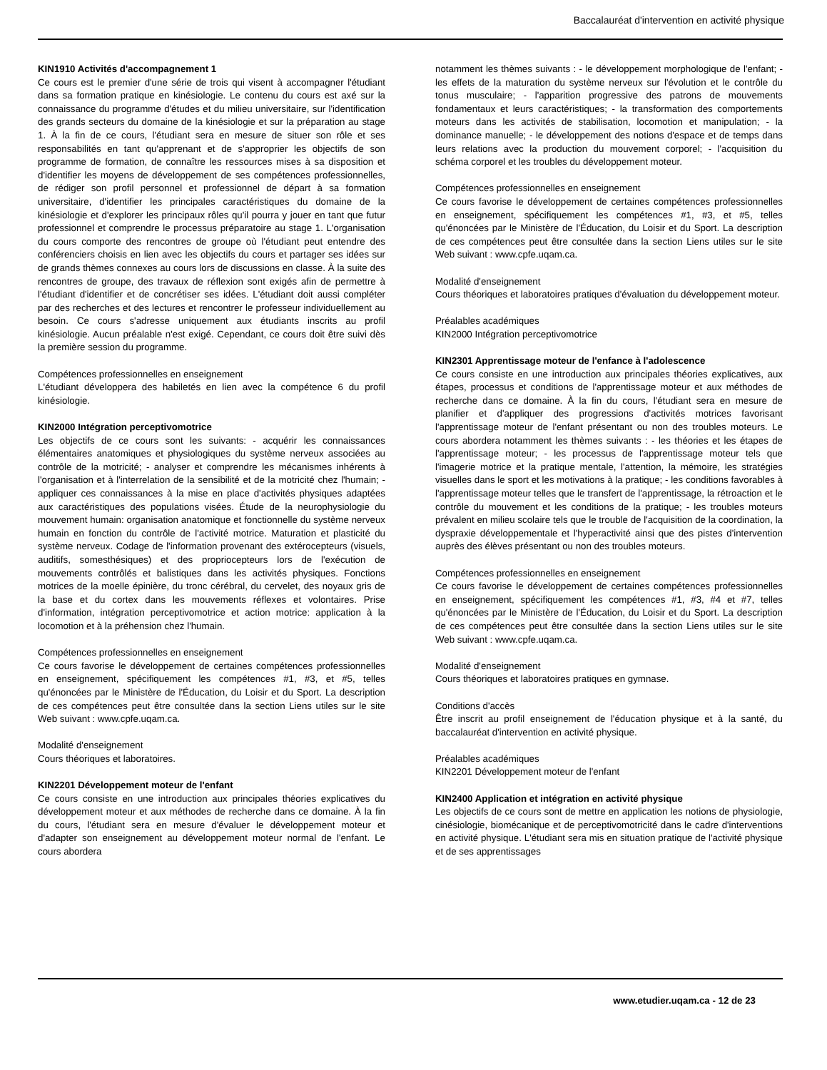Baccalauréat d'intervention en activité physique
KIN1910 Activités d'accompagnement 1
Ce cours est le premier d'une série de trois qui visent à accompagner l'étudiant dans sa formation pratique en kinésiologie. Le contenu du cours est axé sur la connaissance du programme d'études et du milieu universitaire, sur l'identification des grands secteurs du domaine de la kinésiologie et sur la préparation au stage 1. À la fin de ce cours, l'étudiant sera en mesure de situer son rôle et ses responsabilités en tant qu'apprenant et de s'approprier les objectifs de son programme de formation, de connaître les ressources mises à sa disposition et d'identifier les moyens de développement de ses compétences professionnelles, de rédiger son profil personnel et professionnel de départ à sa formation universitaire, d'identifier les principales caractéristiques du domaine de la kinésiologie et d'explorer les principaux rôles qu'il pourra y jouer en tant que futur professionnel et comprendre le processus préparatoire au stage 1. L'organisation du cours comporte des rencontres de groupe où l'étudiant peut entendre des conférenciers choisis en lien avec les objectifs du cours et partager ses idées sur de grands thèmes connexes au cours lors de discussions en classe. À la suite des rencontres de groupe, des travaux de réflexion sont exigés afin de permettre à l'étudiant d'identifier et de concrétiser ses idées. L'étudiant doit aussi compléter par des recherches et des lectures et rencontrer le professeur individuellement au besoin. Ce cours s'adresse uniquement aux étudiants inscrits au profil kinésiologie. Aucun préalable n'est exigé. Cependant, ce cours doit être suivi dès la première session du programme.
Compétences professionnelles en enseignement
L'étudiant développera des habiletés en lien avec la compétence 6 du profil kinésiologie.
KIN2000 Intégration perceptivomotrice
Les objectifs de ce cours sont les suivants: - acquérir les connaissances élémentaires anatomiques et physiologiques du système nerveux associées au contrôle de la motricité; - analyser et comprendre les mécanismes inhérents à l'organisation et à l'interrelation de la sensibilité et de la motricité chez l'humain; - appliquer ces connaissances à la mise en place d'activités physiques adaptées aux caractéristiques des populations visées. Étude de la neurophysiologie du mouvement humain: organisation anatomique et fonctionnelle du système nerveux humain en fonction du contrôle de l'activité motrice. Maturation et plasticité du système nerveux. Codage de l'information provenant des extérocepteurs (visuels, auditifs, somesthésiques) et des propriocepteurs lors de l'exécution de mouvements contrôlés et balistiques dans les activités physiques. Fonctions motrices de la moelle épinière, du tronc cérébral, du cervelet, des noyaux gris de la base et du cortex dans les mouvements réflexes et volontaires. Prise d'information, intégration perceptivomotrice et action motrice: application à la locomotion et à la préhension chez l'humain.
Compétences professionnelles en enseignement
Ce cours favorise le développement de certaines compétences professionnelles en enseignement, spécifiquement les compétences #1, #3, et #5, telles qu'énoncées par le Ministère de l'Éducation, du Loisir et du Sport. La description de ces compétences peut être consultée dans la section Liens utiles sur le site Web suivant : www.cpfe.uqam.ca.
Modalité d'enseignement
Cours théoriques et laboratoires.
KIN2201 Développement moteur de l'enfant
Ce cours consiste en une introduction aux principales théories explicatives du développement moteur et aux méthodes de recherche dans ce domaine. À la fin du cours, l'étudiant sera en mesure d'évaluer le développement moteur et d'adapter son enseignement au développement moteur normal de l'enfant. Le cours abordera
notamment les thèmes suivants : - le développement morphologique de l'enfant; - les effets de la maturation du système nerveux sur l'évolution et le contrôle du tonus musculaire; - l'apparition progressive des patrons de mouvements fondamentaux et leurs caractéristiques; - la transformation des comportements moteurs dans les activités de stabilisation, locomotion et manipulation; - la dominance manuelle; - le développement des notions d'espace et de temps dans leurs relations avec la production du mouvement corporel; - l'acquisition du schéma corporel et les troubles du développement moteur.
Compétences professionnelles en enseignement
Ce cours favorise le développement de certaines compétences professionnelles en enseignement, spécifiquement les compétences #1, #3, et #5, telles qu'énoncées par le Ministère de l'Éducation, du Loisir et du Sport. La description de ces compétences peut être consultée dans la section Liens utiles sur le site Web suivant : www.cpfe.uqam.ca.
Modalité d'enseignement
Cours théoriques et laboratoires pratiques d'évaluation du développement moteur.
Préalables académiques
KIN2000 Intégration perceptivomotrice
KIN2301 Apprentissage moteur de l'enfance à l'adolescence
Ce cours consiste en une introduction aux principales théories explicatives, aux étapes, processus et conditions de l'apprentissage moteur et aux méthodes de recherche dans ce domaine. À la fin du cours, l'étudiant sera en mesure de planifier et d'appliquer des progressions d'activités motrices favorisant l'apprentissage moteur de l'enfant présentant ou non des troubles moteurs. Le cours abordera notamment les thèmes suivants : - les théories et les étapes de l'apprentissage moteur; - les processus de l'apprentissage moteur tels que l'imagerie motrice et la pratique mentale, l'attention, la mémoire, les stratégies visuelles dans le sport et les motivations à la pratique; - les conditions favorables à l'apprentissage moteur telles que le transfert de l'apprentissage, la rétroaction et le contrôle du mouvement et les conditions de la pratique; - les troubles moteurs prévalent en milieu scolaire tels que le trouble de l'acquisition de la coordination, la dyspraxie développementale et l'hyperactivité ainsi que des pistes d'intervention auprès des élèves présentant ou non des troubles moteurs.
Compétences professionnelles en enseignement
Ce cours favorise le développement de certaines compétences professionnelles en enseignement, spécifiquement les compétences #1, #3, #4 et #7, telles qu'énoncées par le Ministère de l'Éducation, du Loisir et du Sport. La description de ces compétences peut être consultée dans la section Liens utiles sur le site Web suivant : www.cpfe.uqam.ca.
Modalité d'enseignement
Cours théoriques et laboratoires pratiques en gymnase.
Conditions d'accès
Être inscrit au profil enseignement de l'éducation physique et à la santé, du baccalauréat d'intervention en activité physique.
Préalables académiques
KIN2201 Développement moteur de l'enfant
KIN2400 Application et intégration en activité physique
Les objectifs de ce cours sont de mettre en application les notions de physiologie, cinésiologie, biomécanique et de perceptivomotricité dans le cadre d'interventions en activité physique. L'étudiant sera mis en situation pratique de l'activité physique et de ses apprentissages
www.etudier.uqam.ca - 12 de 23